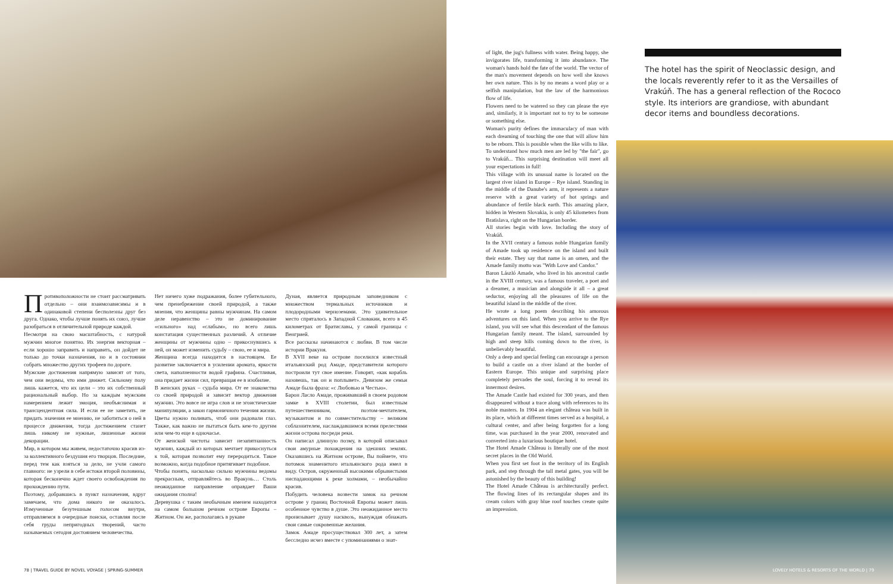Противоположности не стоит рассматривать отдельно – они взаимозависимы и в одинаковой степени бесполезны друг без друга. Однако, чтобы лучше понять их союз, лучше разобраться в отличительной природе каждой.
Несмотря на свою масштабность, с натурой мужчин многое понятно. Их энергия векторная – если хорошо заправить и направить, он дойдет не только до точки назначения, но и в состоянии собрать множество других трофеев по дороге.
Мужские достижения напрямую зависят от того, чем они ведомы, что ими движет. Сильному полу лишь кажется, что их цели – это их собственный рациональный выбор. Но за каждым мужским намерением лежит эмоция, необъяснимая и трансцендентная сила. И если ее не заметить, не придать значения ее мнению, не заботиться о ней в процессе движения, тогда достижением станет лишь никому не нужные, лишенные жизни декорации.
Мир, в котором мы живем, недостаточно красив из-за коллективного бездушия его творцов. Последние, перед тем как взяться за дело, не учли самого главного: не узрели в себе истоки второй половины, которая бесконечно ждет своего освобождения по прохождению пути.
Поэтому, добравшись в пункт назначения, вдруг замечаем, что дома никого не оказалось. Измученные безутешным голосом внутри, отправляемся в очередные поиски, оставляя после себя груды непригодных творений, часто называемых сегодня достоянием человечества.
Нет ничего хуже подражания, более губительного, чем пренебрежение своей природой, а также мнения, что женщины равны мужчинам. На самом деле неравенство – это не доминирование «сильного» над «слабым», но всего лишь констатация существенных различий. А отличие женщины от мужчины одно – прикоснувшись к ней, он может изменить судьбу – свою, ее и мира.
Женщина всегда находится в настоящем. Ее развитие заключается в усилении аромата, яркости света, наполненности водой графина. Счастливая, она придает жизни сил, превращая ее в изобилие.
В женских руках – судьба мира. От ее знакомства со своей природой и зависит вектор движения мужчин. Это вовсе не игра слов и не эгоистические манипуляции, а закон гармоничного течения жизни.
Цветы нужно поливать, чтоб они радовали глаз. Также, как важно не пытаться быть кем-то другим или чем-то еще в одночасье.
От женской чистоты зависит незапятнанность мужчин, каждый из которых мечтает прикоснуться к той, которая позволит ему переродиться. Такое возможно, когда подобное притягивает подобное.
Чтобы понять, насколько сильно мужчины ведомы прекрасным, отправляйтесь во Вракунь… Столь неожиданное направление оправдает Ваши ожидания сполна!
Деревушка с таким необычным именем находится на самом большом речном острове Европы – Житном. Он же, располагаясь в рукаве
Дуная, является природным заповедником с множеством термальных источников и плодородными черноземами. Это удивительное место спряталось в Западной Словакии, всего в 45 километрах от Братиславы, у самой границы с Венгрией.
Все рассказы начинаются с любви. В том числе истории Вракуня.
В XVII веке на острове поселился известный итальянский род Амаде, представители которого построили тут свое имение. Говорят, «как корабль назовешь, так он и поплывет». Девизом же семьи Амаде была фраза: «с Любовью и Честью».
Барон Ласло Амаде, проживавший в своем родовом замке в XVIII столетии, был известным путешественником, поэтом-мечтателем, музыкантом и по совместительству – великим соблазнителем, наслаждавшимся всеми прелестями жизни острова посреди реки.
Он написал длинную поэму, в которой описывал свои амурные похождения на здешних землях. Оказавшись на Житном острове, Вы поймете, что потомок знаменитого итальянского рода имел в виду. Остров, окруженный высокими обрывистыми ниспадающими к реке холмами, – необычайно красив.
Побудить человека возвести замок на речном острове у границ Восточной Европы может лишь особенное чувство в душе. Это неожиданное место пронизывает душу насквозь, вынуждая обнажать свои самые сокровенные желания.
Замок Амаде просуществовал 300 лет, а затем бесследно исчез вместе с упоминаниями о знат-
of light, the jug's fullness with water. Being happy, she invigorates life, transforming it into abundance. The woman's hands hold the fate of the world. The vector of the man's movement depends on how well she knows her own nature. This is by no means a word play or a selfish manipulation, but the law of the harmonious flow of life.
Flowers need to be watered so they can please the eye and, similarly, it is important not to try to be someone or something else.
Woman's purity defines the immaculacy of man with each dreaming of touching the one that will allow him to be reborn. This is possible when the like wills to like.
To understand how much men are led by "the fair", go to Vrakúň... This surprising destination will meet all your expectations in full!
This village with its unusual name is located on the largest river island in Europe – Rye island. Standing in the middle of the Danube's arm, it represents a nature reserve with a great variety of hot springs and abundance of fertile black earth. This amazing place, hidden in Western Slovakia, is only 45 kilometers from Bratislava, right on the Hungarian border.
All stories begin with love. Including the story of Vrakúň.
In the XVII century a famous noble Hungarian family of Amade took up residence on the island and built their estate. They say that name is an omen, and the Amade family motto was "With Love and Candor."
Baron László Amade, who lived in his ancestral castle in the XVIII century, was a famous traveler, a poet and a dreamer, a musician and alongside it all – a great seductor, enjoying all the pleasures of life on the beautiful island in the middle of the river.
He wrote a long poem describing his amorous adventures on this land. When you arrive to the Rye island, you will see what this descendant of the famous Hungarian family meant. The island, surrounded by high and steep hills coming down to the river, is unbelievably beautiful.
Only a deep and special feeling can encourage a person to build a castle on a river island at the border of Eastern Europe. This unique and surprising place completely pervades the soul, forcing it to reveal its innermost desires.
The Amade Castle had existed for 300 years, and then disappeared without a trace along with references to its noble masters. In 1904 an elegant château was built in its place, which at different times served as a hospital, a cultural center, and after being forgotten for a long time, was purchased in the year 2000, renovated and converted into a luxurious boutique hotel.
The Hotel Amade Château is literally one of the most secret places in the Old World.
When you first set foot in the territory of its English park, and step through the tall metal gates, you will be astonished by the beauty of this building!
The Hotel Amade Château is architecturally perfect. The flowing lines of its rectangular shapes and its cream colors with gray blue roof touches create quite an impression.
The hotel has the spirit of Neoclassic design, and the locals reverently refer to it as the Versailles of Vrakúň. The has a general reflection of the Rococo style. Its interiors are grandiose, with abundant decor items and boundless decorations.
78 | TRAVEL GUIDE BY NOVEL VOYAGE | SPRING-SUMMER
LOVELY HOTELS & RESORTS OF THE WORLD | 79